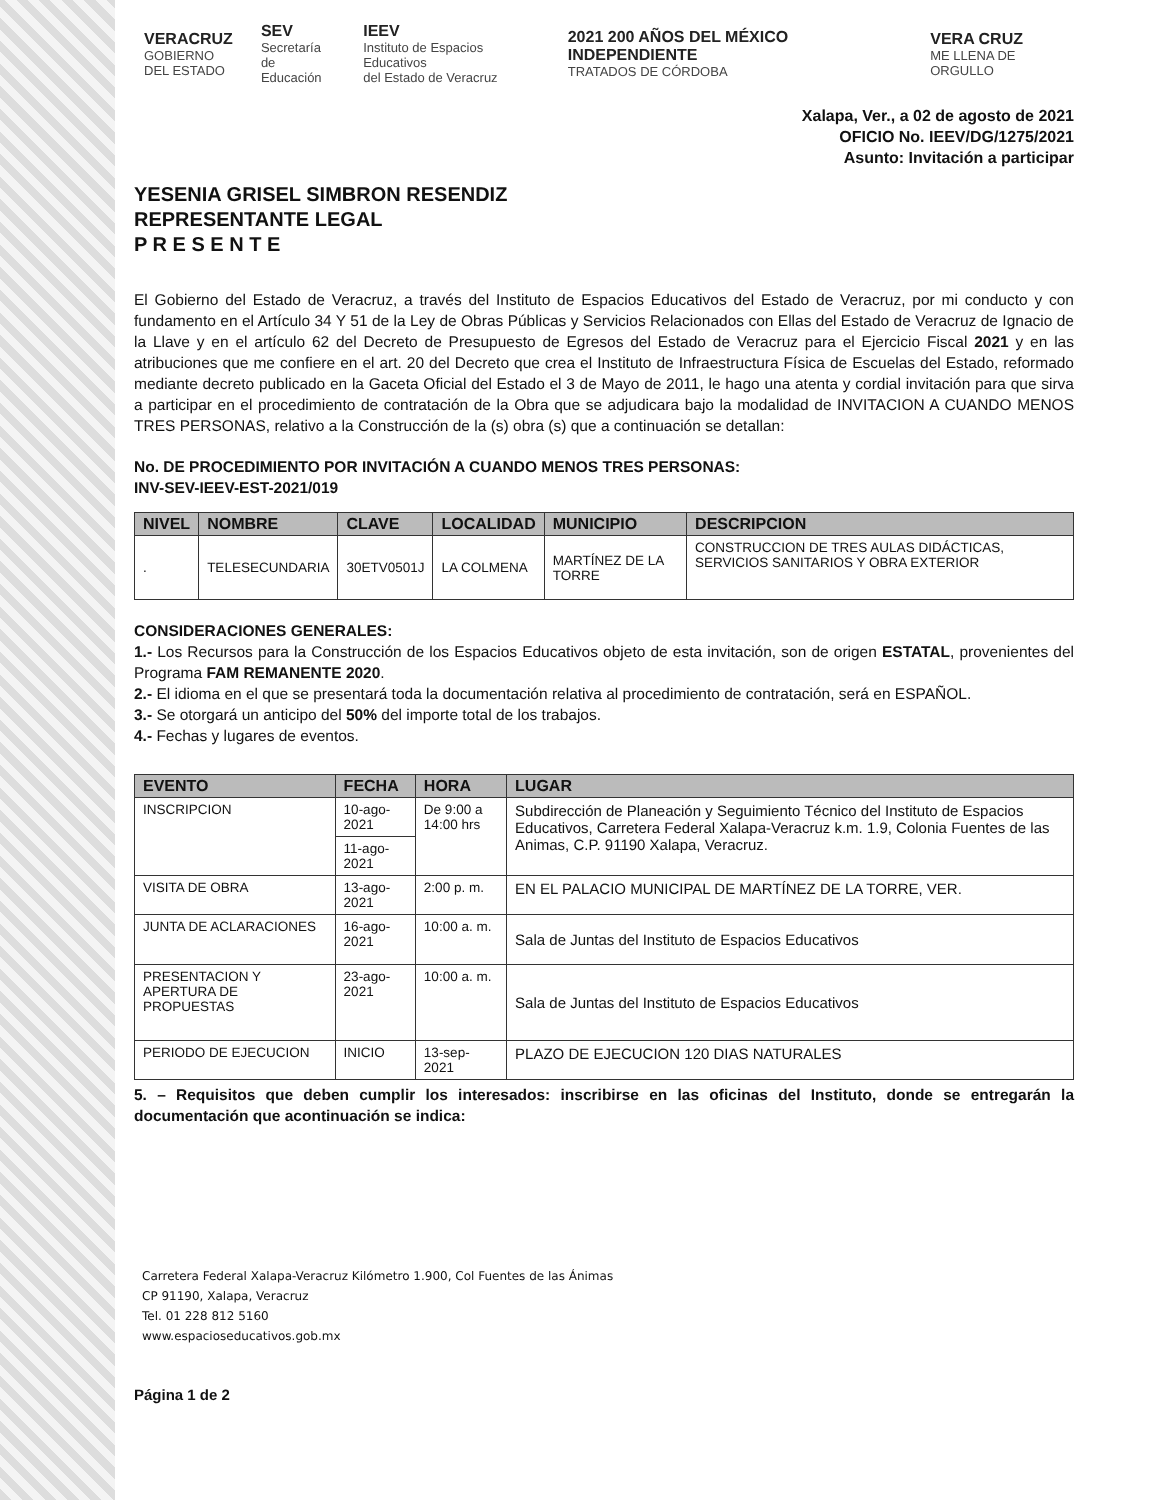VERACRUZ
GOBIERNO
DEL ESTADO
SEV
Secretaría
de Educación
IEEV
Instituto de Espacios Educativos
del Estado de Veracruz
2021 200 AÑOS DEL MÉXICO INDEPENDIENTE
TRATADOS DE CÓRDOBA
VERA CRUZ
ME LLENA DE ORGULLO
Xalapa, Ver., a 02 de agosto de 2021
OFICIO No. IEEV/DG/1275/2021
Asunto: Invitación a participar
YESENIA GRISEL SIMBRON RESENDIZ
REPRESENTANTE LEGAL
P R E S E N T E
El Gobierno del Estado de Veracruz, a través del Instituto de Espacios Educativos del Estado de Veracruz, por mi conducto y con fundamento en el Artículo 34 Y 51 de la Ley de Obras Públicas y Servicios Relacionados con Ellas del Estado de Veracruz de Ignacio de la Llave y en el artículo 62 del Decreto de Presupuesto de Egresos del Estado de Veracruz para el Ejercicio Fiscal 2021 y en las atribuciones que me confiere en el art. 20 del Decreto que crea el Instituto de Infraestructura Física de Escuelas del Estado, reformado mediante decreto publicado en la Gaceta Oficial del Estado el 3 de Mayo de 2011, le hago una atenta y cordial invitación para que sirva a participar en el procedimiento de contratación de la Obra que se adjudicara bajo la modalidad de INVITACION A CUANDO MENOS TRES PERSONAS, relativo a la Construcción de la (s) obra (s) que a continuación se detallan:
No. DE PROCEDIMIENTO POR INVITACIÓN A CUANDO MENOS TRES PERSONAS:
INV-SEV-IEEV-EST-2021/019
| NIVEL | NOMBRE | CLAVE | LOCALIDAD | MUNICIPIO | DESCRIPCION |
| --- | --- | --- | --- | --- | --- |
| . | TELESECUNDARIA | 30ETV0501J | LA COLMENA | MARTÍNEZ DE LA TORRE | CONSTRUCCION DE TRES AULAS DIDÁCTICAS, SERVICIOS SANITARIOS Y OBRA EXTERIOR |
CONSIDERACIONES GENERALES:
1.- Los Recursos para la Construcción de los Espacios Educativos objeto de esta invitación, son de origen ESTATAL, provenientes del Programa FAM REMANENTE 2020.
2.- El idioma en el que se presentará toda la documentación relativa al procedimiento de contratación, será en ESPAÑOL.
3.- Se otorgará un anticipo del 50% del importe total de los trabajos.
4.- Fechas y lugares de eventos.
| EVENTO | FECHA | HORA | LUGAR |
| --- | --- | --- | --- |
| INSCRIPCION | 10-ago-2021 | De 9:00 a 14:00 hrs | Subdirección de Planeación y Seguimiento Técnico del Instituto de Espacios Educativos, Carretera Federal Xalapa-Veracruz k.m. 1.9, Colonia Fuentes de las Animas, C.P. 91190 Xalapa, Veracruz. |
| | 11-ago-2021 | | |
| VISITA DE OBRA | 13-ago-2021 | 2:00 p. m. | EN EL PALACIO MUNICIPAL DE MARTÍNEZ DE LA TORRE, VER. |
| JUNTA DE ACLARACIONES | 16-ago-2021 | 10:00 a. m. | Sala de Juntas del Instituto de Espacios Educativos |
| PRESENTACION Y APERTURA DE PROPUESTAS | 23-ago-2021 | 10:00 a. m. | Sala de Juntas del Instituto de Espacios Educativos |
| PERIODO DE EJECUCION | INICIO | 13-sep-2021 | PLAZO DE EJECUCION 120 DIAS NATURALES |
5. – Requisitos que deben cumplir los interesados: inscribirse en las oficinas del Instituto, donde se entregarán la documentación que acontinuación se indica:
Carretera Federal Xalapa-Veracruz Kilómetro 1.900, Col Fuentes de las Ánimas
CP 91190, Xalapa, Veracruz
Tel. 01 228 812 5160
www.espacioseducativos.gob.mx
Página 1 de 2